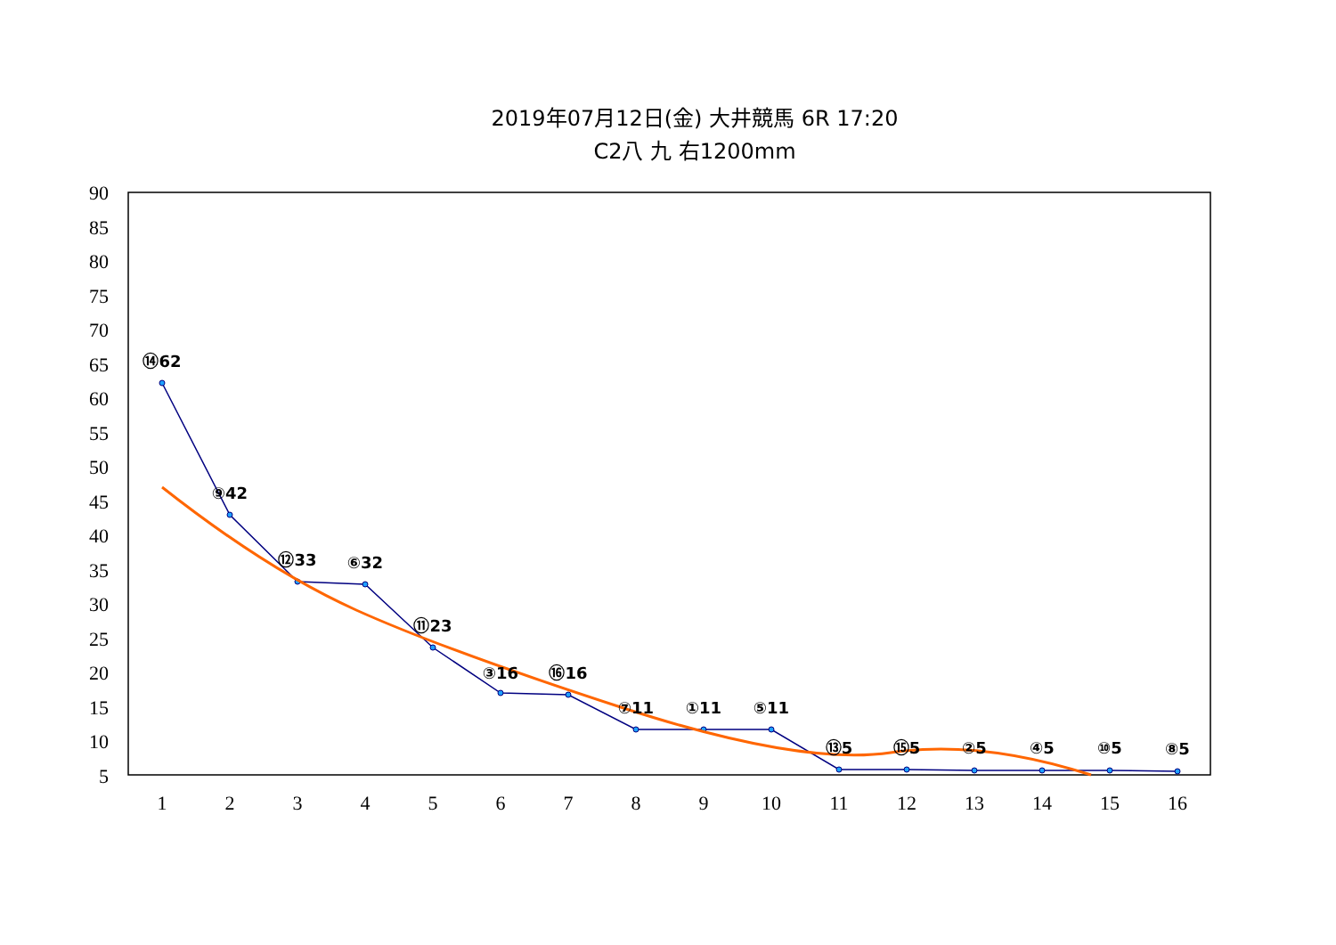2019年07月12日(金) 大井競馬 6R 17:20
C2八 九 右1200mm
90
85
80
75
70
65
60
55
50
45
40
35
30
25
20
15
10
5
1
2
3
4
5
6
7
8
9
10
11
12
13
14
15
16
⑭62
⑨42
⑫33
⑥32
⑪23
③16
⑯16
⑦11
①11
⑤11
⑬5
⑮5
②5
④5
⑩5
⑧5